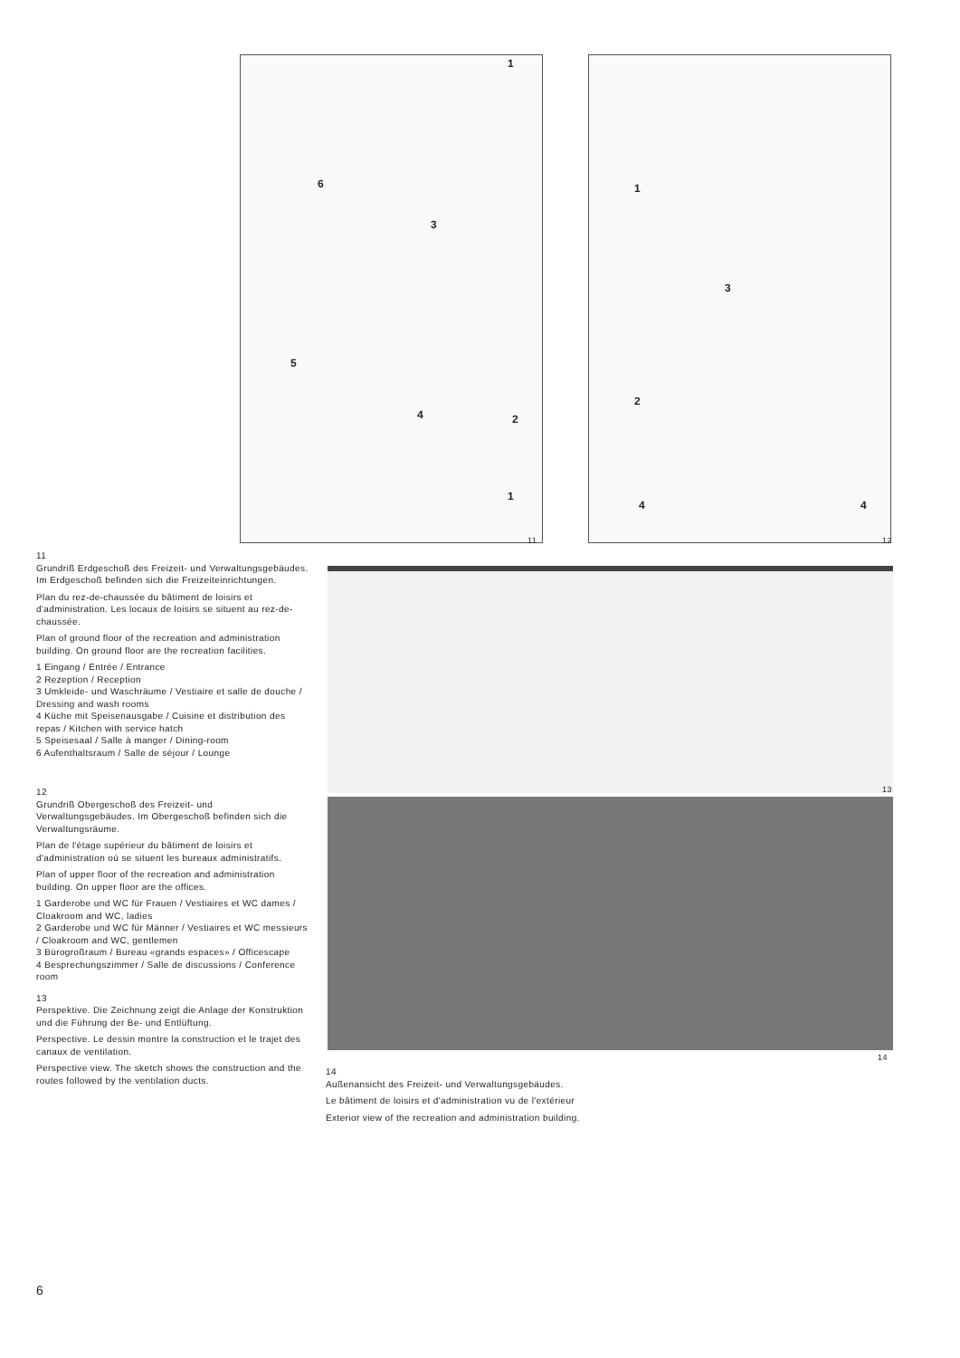1
6
3
5
4 2
1
1
3
2
4 4
11 12
13
14
11
Grundriß Erdgeschoß des Freizeit- und Verwaltungsgebäudes. Im Erdgeschoß befinden sich die Freizeiteinrichtungen.
Plan du rez-de-chaussée du bâtiment de loisirs et d'administration. Les locaux de loisirs se situent au rez-de-chaussée.
Plan of ground floor of the recreation and administration building. On ground floor are the recreation facilities.
1 Eingang / Entrée / Entrance
2 Rezeption / Reception
3 Umkleide- und Waschräume / Vestiaire et salle de douche / Dressing and wash rooms
4 Küche mit Speisenausgabe / Cuisine et distribution des repas / Kitchen with service hatch
5 Speisesaal / Salle à manger / Dining-room
6 Aufenthaltsraum / Salle de séjour / Lounge
12
Grundriß Obergeschoß des Freizeit- und Verwaltungsgebäudes. Im Obergeschoß befinden sich die Verwaltungsräume.
Plan de l'étage supérieur du bâtiment de loisirs et d'administration où se situent les bureaux administratifs.
Plan of upper floor of the recreation and administration building. On upper floor are the offices.
1 Garderobe und WC für Frauen / Vestiaires et WC dames / Cloakroom and WC, ladies
2 Garderobe und WC für Männer / Vestiaires et WC messieurs / Cloakroom and WC, gentlemen
3 Bürogroßraum / Bureau «grands espaces» / Officescape
4 Besprechungszimmer / Salle de discussions / Conference room
13
Perspektive. Die Zeichnung zeigt die Anlage der Konstruktion und die Führung der Be- und Entlüftung.
Perspective. Le dessin montre la construction et le trajet des canaux de ventilation.
Perspective view. The sketch shows the construction and the routes followed by the ventilation ducts.
14
Außenansicht des Freizeit- und Verwaltungsgebäudes.
Le bâtiment de loisirs et d'administration vu de l'extérieur
Exterior view of the recreation and administration building.
6